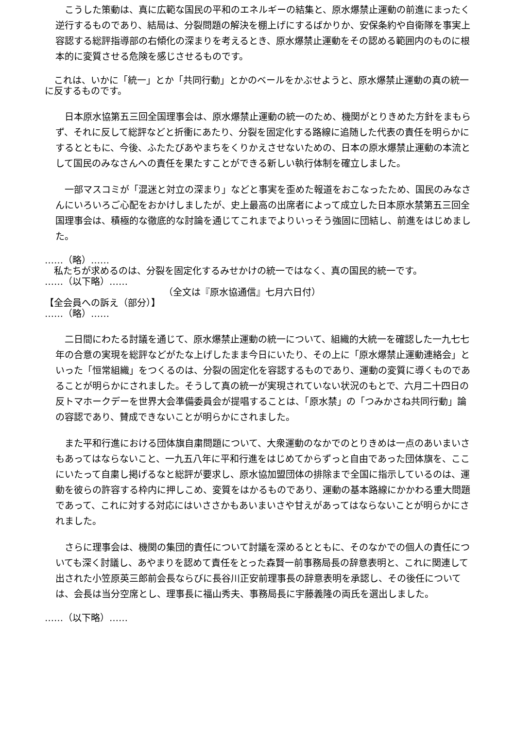こうした策動は、真に広範な国民の平和のエネルギーの結集と、原水爆禁止運動の前進にまったく逆行するものであり、結局は、分裂問題の解決を棚上げにするばかりか、安保条約や自衛隊を事実上容認する総評指導部の右傾化の深まりを考えるとき、原水爆禁止運動をその認める範囲内のものに根本的に変質させる危険を感じさせるものです。
　これは、いかに「統一」とか「共同行動」とかのベールをかぶせようと、原水爆禁止運動の真の統一に反するものです。
　日本原水協第五三回全国理事会は、原水爆禁止運動の統一のため、機関がとりきめた方針をまもらず、それに反して総評などと折衝にあたり、分裂を固定化する路線に追随した代表の責任を明らかにするとともに、今後、ふたたびあやまちをくりかえさせないための、日本の原水爆禁止運動の本流として国民のみなさんへの責任を果たすことができる新しい執行体制を確立しました。
　一部マスコミが「混迷と対立の深まり」などと事実を歪めた報道をおこなったため、国民のみなさんにいろいろご心配をおかけしましたが、史上最高の出席者によって成立した日本原水禁第五三回全国理事会は、積極的な徹底的な討論を通じてこれまでよりいっそう強固に団結し、前進をはじめました。
……（略）……
　私たちが求めるのは、分裂を固定化するみせかけの統一ではなく、真の国民的統一です。
……（以下略）……
（全文は『原水協通信』七月六日付）
【全会員への訴え（部分）】
……（略）……
　二日間にわたる討議を通じて、原水爆禁止運動の統一について、組織的大統一を確認した一九七七年の合意の実現を総評などがたな上げしたまま今日にいたり、その上に「原水爆禁止運動連絡会」といった「恒常組織」をつくるのは、分裂の固定化を容認するものであり、運動の変質に導くものであることが明らかにされました。そうして真の統一が実現されていない状況のもとで、六月二十四日の反トマホークデーを世界大会準備委員会が提唱することは、「原水禁」の「つみかさね共同行動」論の容認であり、賛成できないことが明らかにされました。
　また平和行進における団体旗自粛問題について、大衆運動のなかでのとりきめは一点のあいまいさもあってはならないこと、一九五八年に平和行進をはじめてからずっと自由であった団体旗を、ここにいたって自粛し掲げるなと総評が要求し、原水協加盟団体の排除まで全国に指示しているのは、運動を彼らの許容する枠内に押しこめ、変質をはかるものであり、運動の基本路線にかかわる重大問題であって、これに対する対応にはいささかもあいまいさや甘えがあってはならないことが明らかにされました。
　さらに理事会は、機関の集団的責任について討議を深めるとともに、そのなかでの個人の責任についても深く討議し、あやまりを認めて責任をとった森賢一前事務局長の辞意表明と、これに関連して出された小笠原英三郎前会長ならびに長谷川正安前理事長の辞意表明を承認し、その後任については、会長は当分空席とし、理事長に福山秀夫、事務局長に宇藤義隆の両氏を選出しました。
……（以下略）……